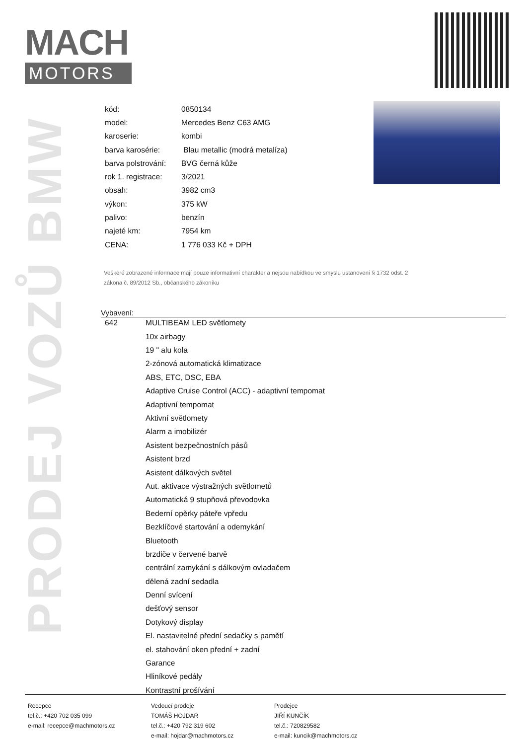MACH
MOTORS
PRODEJ VOZŮ BMW
| kód: | 0850134 |
| model: | Mercedes Benz C63 AMG |
| karoserie: | kombi |
| barva karosérie: | Blau metallic (modrá metalíza) |
| barva polstrování: | BVG černá kůže |
| rok 1. registrace: | 3/2021 |
| obsah: | 3982 cm3 |
| výkon: | 375 kW |
| palivo: | benzín |
| najeté km: | 7954 km |
| CENA: | 1 776 033 Kč + DPH |
Veškeré zobrazené informace mají pouze informativní charakter a nejsou nabídkou ve smyslu ustanovení § 1732 odst. 2
zákona č. 89/2012 Sb., občanského zákoníku
Vybavení:
| 642 | MULTIBEAM LED světlomety |
| | 10x airbagy |
| | 19 " alu kola |
| | 2-zónová automatická klimatizace |
| | ABS, ETC, DSC, EBA |
| | Adaptive Cruise Control (ACC) - adaptivní tempomat |
| | Adaptivní tempomat |
| | Aktivní světlomety |
| | Alarm a imobilizér |
| | Asistent bezpečnostních pásů |
| | Asistent brzd |
| | Asistent dálkových světel |
| | Aut. aktivace výstražných světlometů |
| | Automatická 9 stupňová převodovka |
| | Bederní opěrky páteře vpředu |
| | Bezklíčové startování a odemykání |
| | Bluetooth |
| | brzdiče v červené barvě |
| | centrální zamykání s dálkovým ovladačem |
| | dělená zadní sedadla |
| | Denní svícení |
| | dešťový sensor |
| | Dotykový display |
| | El. nastavitelné přední sedačky s pamětí |
| | el. stahování oken přední + zadní |
| | Garance |
| | Hliníkové pedály |
| | Kontrastní prošívání |
Recepce
tel.č.: +420 702 035 099
e-mail: recepce@machmotors.cz
Vedoucí prodeje
TOMÁŠ HOJDAR
tel.č.: +420 792 319 602
e-mail: hojdar@machmotors.cz
Prodejce
JIŘÍ KUNČÍK
tel.č.: 720829582
e-mail: kuncik@machmotors.cz